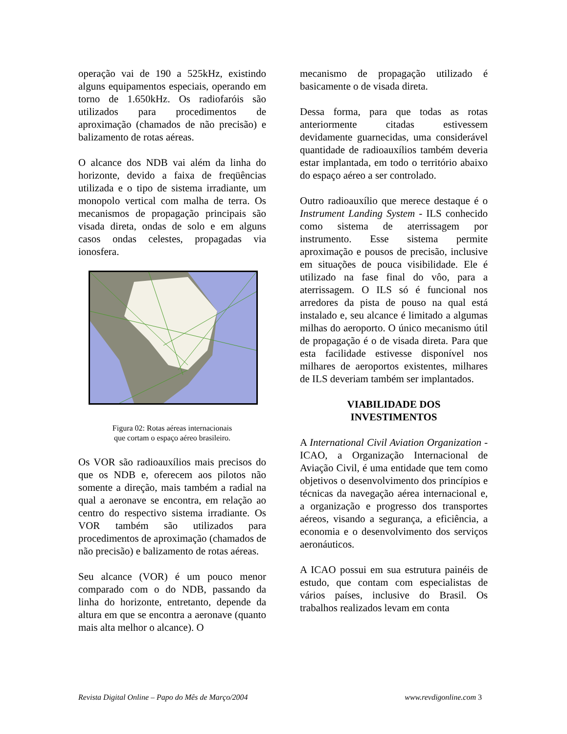operação vai de 190 a 525kHz, existindo alguns equipamentos especiais, operando em torno de 1.650kHz. Os radiofaróis são utilizados para procedimentos de aproximação (chamados de não precisão) e balizamento de rotas aéreas.
O alcance dos NDB vai além da linha do horizonte, devido a faixa de freqüências utilizada e o tipo de sistema irradiante, um monopolo vertical com malha de terra. Os mecanismos de propagação principais são visada direta, ondas de solo e em alguns casos ondas celestes, propagadas via ionosfera.
Figura 02: Rotas aéreas internacionais
que cortam o espaço aéreo brasileiro.
Os VOR são radioauxílios mais precisos do que os NDB e, oferecem aos pilotos não somente a direção, mais também a radial na qual a aeronave se encontra, em relação ao centro do respectivo sistema irradiante. Os VOR também são utilizados para procedimentos de aproximação (chamados de não precisão) e balizamento de rotas aéreas.
Seu alcance (VOR) é um pouco menor comparado com o do NDB, passando da linha do horizonte, entretanto, depende da altura em que se encontra a aeronave (quanto mais alta melhor o alcance). O
mecanismo de propagação utilizado é basicamente o de visada direta.
Dessa forma, para que todas as rotas anteriormente citadas estivessem devidamente guarnecidas, uma considerável quantidade de radioauxílios também deveria estar implantada, em todo o território abaixo do espaço aéreo a ser controlado.
Outro radioauxílio que merece destaque é o Instrument Landing System - ILS conhecido como sistema de aterrissagem por instrumento. Esse sistema permite aproximação e pousos de precisão, inclusive em situações de pouca visibilidade. Ele é utilizado na fase final do vôo, para a aterrissagem. O ILS só é funcional nos arredores da pista de pouso na qual está instalado e, seu alcance é limitado a algumas milhas do aeroporto. O único mecanismo útil de propagação é o de visada direta. Para que esta facilidade estivesse disponível nos milhares de aeroportos existentes, milhares de ILS deveriam também ser implantados.
VIABILIDADE DOS
INVESTIMENTOS
A International Civil Aviation Organization - ICAO, a Organização Internacional de Aviação Civil, é uma entidade que tem como objetivos o desenvolvimento dos princípios e técnicas da navegação aérea internacional e, a organização e progresso dos transportes aéreos, visando a segurança, a eficiência, a economia e o desenvolvimento dos serviços aeronáuticos.
A ICAO possui em sua estrutura painéis de estudo, que contam com especialistas de vários países, inclusive do Brasil. Os trabalhos realizados levam em conta
Revista Digital Online – Papo do Mês de Março/2004 www.revdigonline.com 3